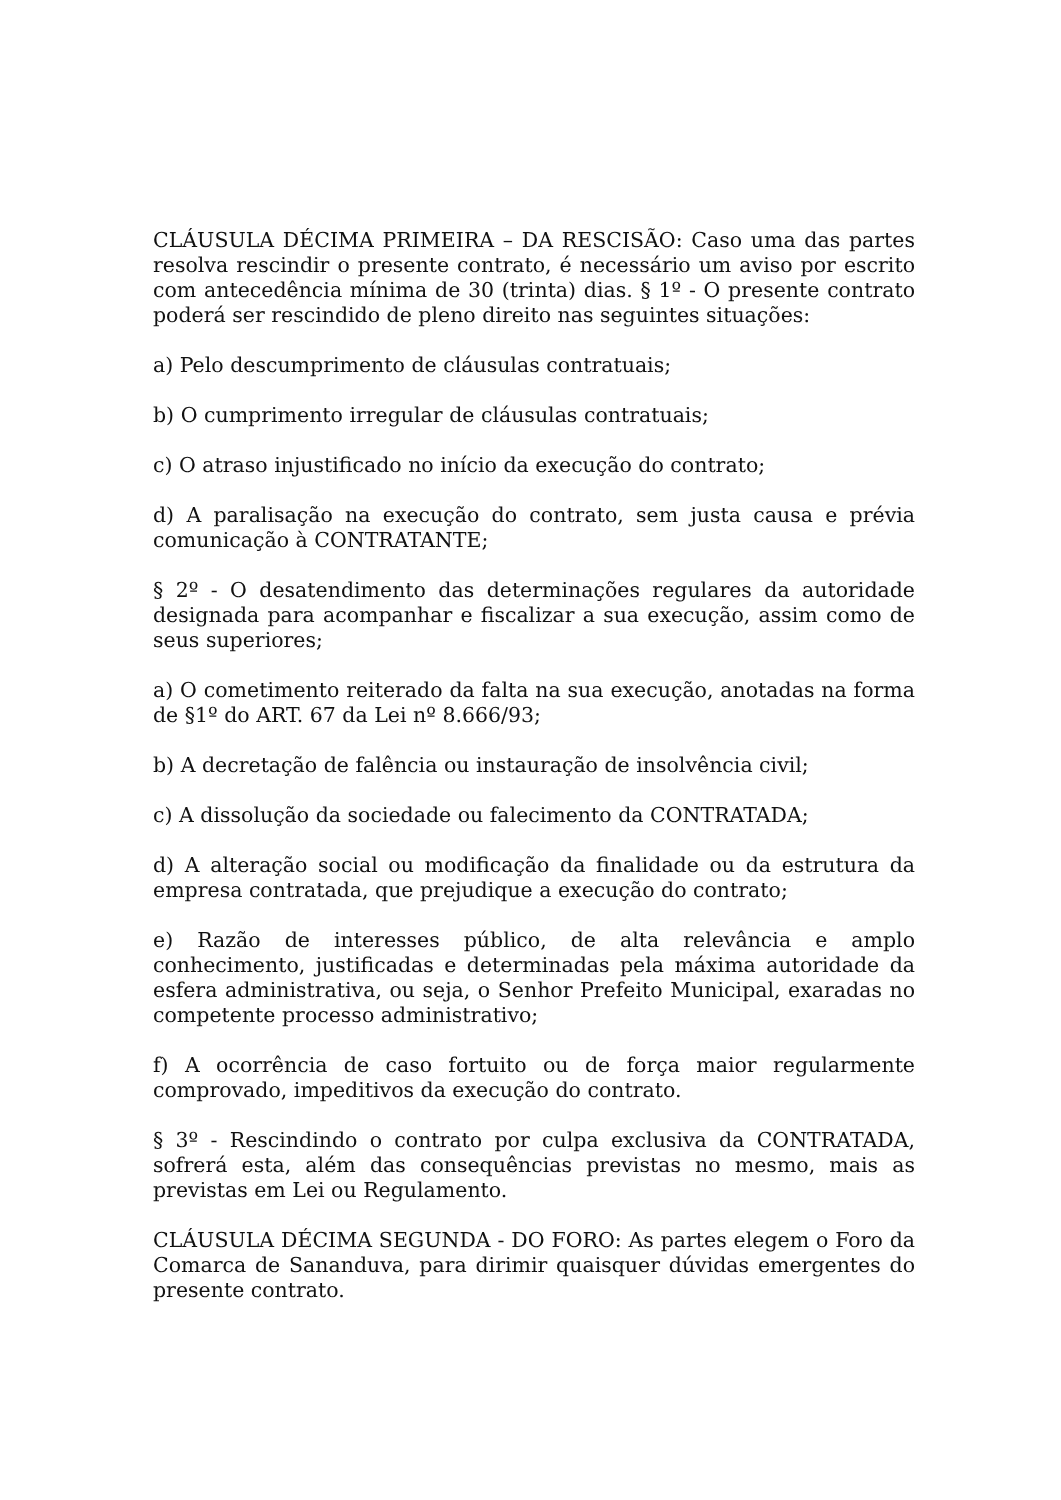CLÁUSULA DÉCIMA PRIMEIRA – DA RESCISÃO: Caso uma das partes resolva rescindir o presente contrato, é necessário um aviso por escrito com antecedência mínima de 30 (trinta) dias. § 1º - O presente contrato poderá ser rescindido de pleno direito nas seguintes situações:
a) Pelo descumprimento de cláusulas contratuais;
b) O cumprimento irregular de cláusulas contratuais;
c) O atraso injustificado no início da execução do contrato;
d) A paralisação na execução do contrato, sem justa causa e prévia comunicação à CONTRATANTE;
§ 2º - O desatendimento das determinações regulares da autoridade designada para acompanhar e fiscalizar a sua execução, assim como de seus superiores;
a) O cometimento reiterado da falta na sua execução, anotadas na forma de §1º do ART. 67 da Lei nº 8.666/93;
b) A decretação de falência ou instauração de insolvência civil;
c) A dissolução da sociedade ou falecimento da CONTRATADA;
d) A alteração social ou modificação da finalidade ou da estrutura da empresa contratada, que prejudique a execução do contrato;
e) Razão de interesses público, de alta relevância e amplo conhecimento, justificadas e determinadas pela máxima autoridade da esfera administrativa, ou seja, o Senhor Prefeito Municipal, exaradas no competente processo administrativo;
f) A ocorrência de caso fortuito ou de força maior regularmente comprovado, impeditivos da execução do contrato.
§ 3º - Rescindindo o contrato por culpa exclusiva da CONTRATADA, sofrerá esta, além das consequências previstas no mesmo, mais as previstas em Lei ou Regulamento.
CLÁUSULA DÉCIMA SEGUNDA - DO FORO: As partes elegem o Foro da Comarca de Sananduva, para dirimir quaisquer dúvidas emergentes do presente contrato.